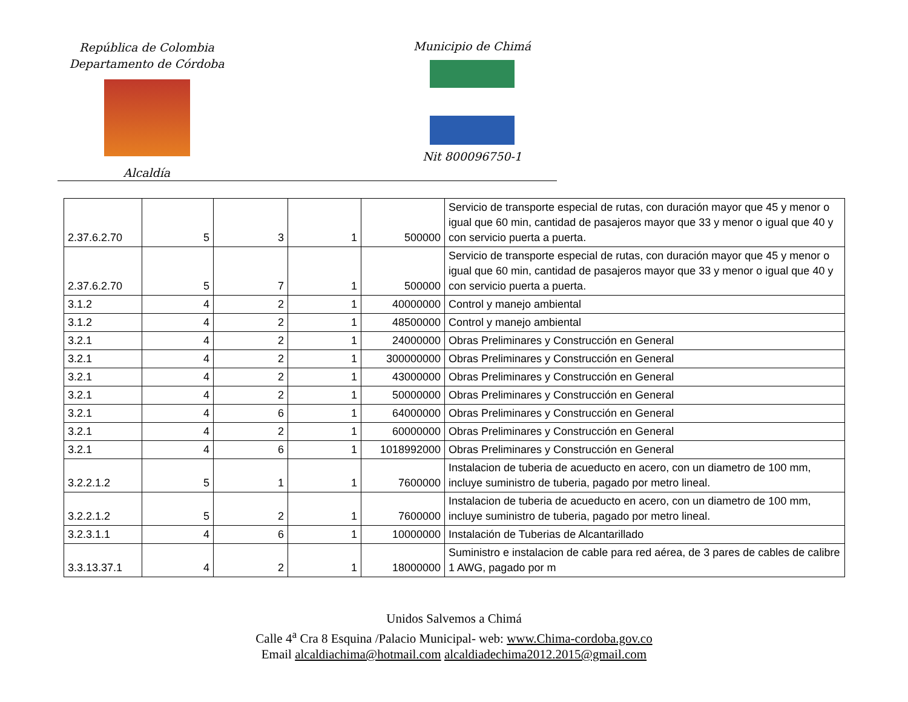República de Colombia
Departamento de Córdoba
Alcaldía
Municipio de Chimá
Nit 800096750-1
| 2.37.6.2.70 | 5 | 3 | 1 | 500000 | Servicio de transporte especial de rutas, con duración mayor que 45 y menor o igual que 60 min, cantidad de pasajeros mayor que 33 y menor o igual que 40 y con servicio puerta a puerta. |
| 2.37.6.2.70 | 5 | 7 | 1 | 500000 | Servicio de transporte especial de rutas, con duración mayor que 45 y menor o igual que 60 min, cantidad de pasajeros mayor que 33 y menor o igual que 40 y con servicio puerta a puerta. |
| 3.1.2 | 4 | 2 | 1 | 40000000 | Control y manejo ambiental |
| 3.1.2 | 4 | 2 | 1 | 48500000 | Control y manejo ambiental |
| 3.2.1 | 4 | 2 | 1 | 24000000 | Obras Preliminares y Construcción en General |
| 3.2.1 | 4 | 2 | 1 | 300000000 | Obras Preliminares y Construcción en General |
| 3.2.1 | 4 | 2 | 1 | 43000000 | Obras Preliminares y Construcción en General |
| 3.2.1 | 4 | 2 | 1 | 50000000 | Obras Preliminares y Construcción en General |
| 3.2.1 | 4 | 6 | 1 | 64000000 | Obras Preliminares y Construcción en General |
| 3.2.1 | 4 | 2 | 1 | 60000000 | Obras Preliminares y Construcción en General |
| 3.2.1 | 4 | 6 | 1 | 1018992000 | Obras Preliminares y Construcción en General |
| 3.2.2.1.2 | 5 | 1 | 1 | 7600000 | Instalacion de tuberia de acueducto en acero, con un diametro de 100 mm, incluye suministro de tuberia, pagado por metro lineal. |
| 3.2.2.1.2 | 5 | 2 | 1 | 7600000 | Instalacion de tuberia de acueducto en acero, con un diametro de 100 mm, incluye suministro de tuberia, pagado por metro lineal. |
| 3.2.3.1.1 | 4 | 6 | 1 | 10000000 | Instalación de Tuberias de Alcantarillado |
| 3.3.13.37.1 | 4 | 2 | 1 | 18000000 | Suministro e instalacion de cable para red aérea, de 3 pares de cables de calibre 1 AWG, pagado por m |
Unidos Salvemos a Chimá
Calle 4<sup>a</sup> Cra 8 Esquina /Palacio Municipal- web: www.Chima-cordoba.gov.co
Email alcaldiachima@hotmail.com alcaldiadechima2012.2015@gmail.com